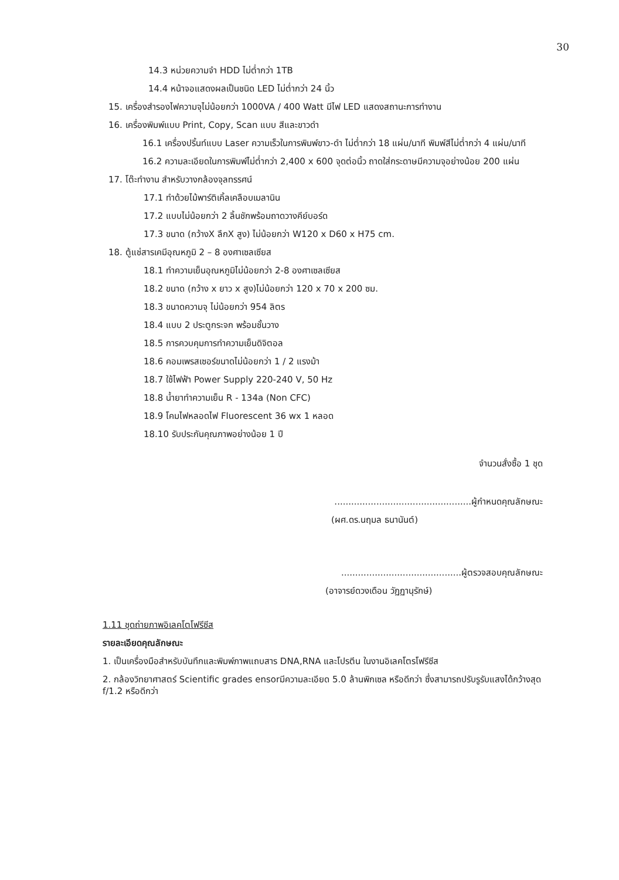30
14.3 หน่วยความจำ HDD ไม่ต่ำกว่า 1TB
14.4 หน้าจอแสดงผลเป็นชนิด LED ไม่ต่ำกว่า 24 นิ้ว
15. เครื่องสำรองไฟความจุไม่น้อยกว่า 1000VA / 400 Watt มีไฟ LED แสดงสถานะการทำงาน
16. เครื่องพิมพ์แบบ Print, Copy, Scan แบบ สีและขาวดำ
16.1 เครื่องปริ้นท์แบบ Laser ความเร็วในการพิมพ์ขาว-ดำ ไม่ต่ำกว่า 18 แผ่น/นาที พิมพ์สีไม่ต่ำกว่า 4 แผ่น/นาที
16.2 ความละเอียดในการพิมพ์ไม่ต่ำกว่า 2,400 x 600 จุดต่อนิ้ว ถาดใส่กระดาษมีความจุอย่างน้อย 200 แผ่น
17. โต๊ะทำงาน สำหรับวางกล้องจุลทรรศน์
17.1 ทำด้วยไม้พาร์ติเคิ้ลเคลือบเมลานิน
17.2 แบบไม่น้อยกว่า 2 ลิ้นชักพร้อมถาดวางคีย์บอร์ด
17.3 ขนาด (กว้างX ลึกX สูง) ไม่น้อยกว่า W120 x D60 x H75 cm.
18. ตู้แช่สารเคมีอุณหภูมิ 2 – 8 องศาเซลเซียส
18.1 ทำความเย็นอุณหภูมิไม่น้อยกว่า 2-8 องศาเซลเซียส
18.2 ขนาด (กว้าง x ยาว x สูง)ไม่น้อยกว่า 120 x 70 x 200 ซม.
18.3 ขนาดความจุ ไม่น้อยกว่า 954 ลิตร
18.4 แบบ 2 ประตูกระจก พร้อมชั้นวาง
18.5 การควบคุมการทำความเย็นดิจิตอล
18.6 คอมเพรสเซอร์ขนาดไม่น้อยกว่า 1 / 2 แรงม้า
18.7 ใช้ไฟฟ้า Power Supply 220-240 V, 50 Hz
18.8 น้ำยาทำความเย็น R - 134a (Non CFC)
18.9 โคมไฟหลอดไฟ Fluorescent 36 wx 1 หลอด
18.10 รับประกันคุณภาพอย่างน้อย 1 ปี
จำนวนสั่งซื้อ 1 ชุด
.................................................ผู้กำหนดคุณลักษณะ
(ผศ.ดร.นฤมล ธนานันต์)
...........................................ผู้ตรวจสอบคุณลักษณะ
(อาจารย์ดวงเดือน วัฏฏานุรักษ์)
1.11 ชุดถ่ายภาพอิเลคโตโฟรีซีส
รายละเอียดคุณลักษณะ
1. เป็นเครื่องมือสำหรับบันทึกและพิมพ์ภาพแถบสาร DNA,RNA และโปรตีน ในงานอิเลคโตรโฟรีซีส
2. กล้องวิทยาศาสตร์ Scientific grades ensorมีความละเอียด 5.0 ล้านพิกเซล หรือดีกว่า ซึ่งสามารถปรับรูรับแสงได้กว้างสุด f/1.2 หรือดีกว่า